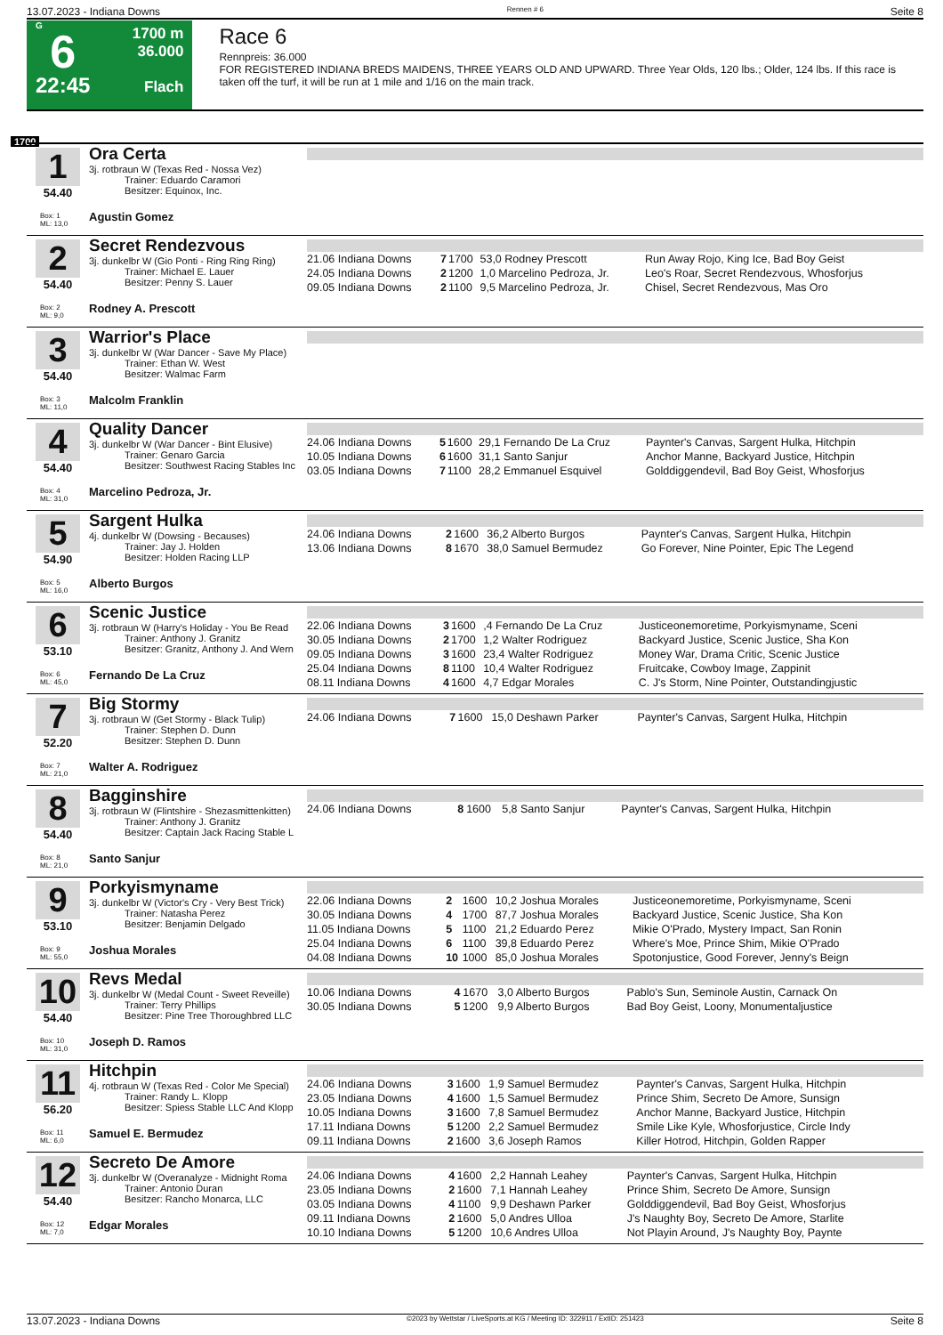13.07.2023 - Indiana Downs Rennen # 6 Seite 8
G
6
22:45
1700 m
36.000
Flach
Race 6
Rennpreis: 36.000
FOR REGISTERED INDIANA BREDS MAIDENS, THREE YEARS OLD AND UPWARD. Three Year Olds, 120 lbs.; Older, 124 lbs. If this race is taken off the turf, it will be run at 1 mile and 1/16 on the main track.
1700
1
54.40
Box: 1
ML: 13,0
Ora Certa
3j. rotbraun W (Texas Red - Nossa Vez)
Trainer: Eduardo Caramori
Besitzer: Equinox, Inc.
Agustin Gomez
2
54.40
Box: 2
ML: 9,0
Secret Rendezvous
3j. dunkelbr W (Gio Ponti - Ring Ring Ring)
Trainer: Michael E. Lauer
Besitzer: Penny S. Lauer
Rodney A. Prescott
| 21.06 Indiana Downs | 7 | 1700 | 53,0 Rodney Prescott | Run Away Rojo, King Ice, Bad Boy Geist |
| 24.05 Indiana Downs | 2 | 1200 | 1,0 Marcelino Pedroza, Jr. | Leo's Roar, Secret Rendezvous, Whosforjus |
| 09.05 Indiana Downs | 2 | 1100 | 9,5 Marcelino Pedroza, Jr. | Chisel, Secret Rendezvous, Mas Oro |
3
54.40
Box: 3
ML: 11,0
Warrior's Place
3j. dunkelbr W (War Dancer - Save My Place)
Trainer: Ethan W. West
Besitzer: Walmac Farm
Malcolm Franklin
4
54.40
Box: 4
ML: 31,0
Quality Dancer
3j. dunkelbr W (War Dancer - Bint Elusive)
Trainer: Genaro Garcia
Besitzer: Southwest Racing Stables Inc
Marcelino Pedroza, Jr.
| 24.06 Indiana Downs | 5 | 1600 | 29,1 Fernando De La Cruz | Paynter's Canvas, Sargent Hulka, Hitchpin |
| 10.05 Indiana Downs | 6 | 1600 | 31,1 Santo Sanjur | Anchor Manne, Backyard Justice, Hitchpin |
| 03.05 Indiana Downs | 7 | 1100 | 28,2 Emmanuel Esquivel | Golddiggendevil, Bad Boy Geist, Whosforjus |
5
54.90
Box: 5
ML: 16,0
Sargent Hulka
4j. dunkelbr W (Dowsing - Becauses)
Trainer: Jay J. Holden
Besitzer: Holden Racing LLP
Alberto Burgos
| 24.06 Indiana Downs | 2 | 1600 | 36,2 Alberto Burgos | Paynter's Canvas, Sargent Hulka, Hitchpin |
| 13.06 Indiana Downs | 8 | 1670 | 38,0 Samuel Bermudez | Go Forever, Nine Pointer, Epic The Legend |
6
53.10
Box: 6
ML: 45,0
Scenic Justice
3j. rotbraun W (Harry's Holiday - You Be Read
Trainer: Anthony J. Granitz
Besitzer: Granitz, Anthony J. And Wern
Fernando De La Cruz
| 22.06 Indiana Downs | 3 | 1600 | ,4 Fernando De La Cruz | Justiceonemoretime, Porkyismyname, Sceni |
| 30.05 Indiana Downs | 2 | 1700 | 1,2 Walter Rodriguez | Backyard Justice, Scenic Justice, Sha Kon |
| 09.05 Indiana Downs | 3 | 1600 | 23,4 Walter Rodriguez | Money War, Drama Critic, Scenic Justice |
| 25.04 Indiana Downs | 8 | 1100 | 10,4 Walter Rodriguez | Fruitcake, Cowboy Image, Zappinit |
| 08.11 Indiana Downs | 4 | 1600 | 4,7 Edgar Morales | C. J's Storm, Nine Pointer, Outstandingjustic |
7
52.20
Box: 7
ML: 21,0
Big Stormy
3j. rotbraun W (Get Stormy - Black Tulip)
Trainer: Stephen D. Dunn
Besitzer: Stephen D. Dunn
Walter A. Rodriguez
| 24.06 Indiana Downs | 7 | 1600 | 15,0 Deshawn Parker | Paynter's Canvas, Sargent Hulka, Hitchpin |
8
54.40
Box: 8
ML: 21,0
Bagginshire
3j. rotbraun W (Flintshire - Shezasmittenkitten)
Trainer: Anthony J. Granitz
Besitzer: Captain Jack Racing Stable L
Santo Sanjur
| 24.06 Indiana Downs | 8 | 1600 | 5,8 Santo Sanjur | Paynter's Canvas, Sargent Hulka, Hitchpin |
9
53.10
Box: 9
ML: 55,0
Porkyismyname
3j. dunkelbr W (Victor's Cry - Very Best Trick)
Trainer: Natasha Perez
Besitzer: Benjamin Delgado
Joshua Morales
| 22.06 Indiana Downs | 2 | 1600 | 10,2 Joshua Morales | Justiceonemoretime, Porkyismyname, Sceni |
| 30.05 Indiana Downs | 4 | 1700 | 87,7 Joshua Morales | Backyard Justice, Scenic Justice, Sha Kon |
| 11.05 Indiana Downs | 5 | 1100 | 21,2 Eduardo Perez | Mikie O'Prado, Mystery Impact, San Ronin |
| 25.04 Indiana Downs | 6 | 1100 | 39,8 Eduardo Perez | Where's Moe, Prince Shim, Mikie O'Prado |
| 04.08 Indiana Downs | 10 | 1000 | 85,0 Joshua Morales | Spotonjustice, Good Forever, Jenny's Beign |
10
54.40
Box: 10
ML: 31,0
Revs Medal
3j. dunkelbr W (Medal Count - Sweet Reveille)
Trainer: Terry Phillips
Besitzer: Pine Tree Thoroughbred LLC
Joseph D. Ramos
| 10.06 Indiana Downs | 4 | 1670 | 3,0 Alberto Burgos | Pablo's Sun, Seminole Austin, Carnack On |
| 30.05 Indiana Downs | 5 | 1200 | 9,9 Alberto Burgos | Bad Boy Geist, Loony, Monumentaljustice |
11
56.20
Box: 11
ML: 6,0
Hitchpin
4j. rotbraun W (Texas Red - Color Me Special)
Trainer: Randy L. Klopp
Besitzer: Spiess Stable LLC And Klopp
Samuel E. Bermudez
| 24.06 Indiana Downs | 3 | 1600 | 1,9 Samuel Bermudez | Paynter's Canvas, Sargent Hulka, Hitchpin |
| 23.05 Indiana Downs | 4 | 1600 | 1,5 Samuel Bermudez | Prince Shim, Secreto De Amore, Sunsign |
| 10.05 Indiana Downs | 3 | 1600 | 7,8 Samuel Bermudez | Anchor Manne, Backyard Justice, Hitchpin |
| 17.11 Indiana Downs | 5 | 1200 | 2,2 Samuel Bermudez | Smile Like Kyle, Whosforjustice, Circle Indy |
| 09.11 Indiana Downs | 2 | 1600 | 3,6 Joseph Ramos | Killer Hotrod, Hitchpin, Golden Rapper |
12
54.40
Box: 12
ML: 7,0
Secreto De Amore
3j. dunkelbr W (Overanalyze - Midnight Roma
Trainer: Antonio Duran
Besitzer: Rancho Monarca, LLC
Edgar Morales
| 24.06 Indiana Downs | 4 | 1600 | 2,2 Hannah Leahey | Paynter's Canvas, Sargent Hulka, Hitchpin |
| 23.05 Indiana Downs | 2 | 1600 | 7,1 Hannah Leahey | Prince Shim, Secreto De Amore, Sunsign |
| 03.05 Indiana Downs | 4 | 1100 | 9,9 Deshawn Parker | Golddiggendevil, Bad Boy Geist, Whosforjus |
| 09.11 Indiana Downs | 2 | 1600 | 5,0 Andres Ulloa | J's Naughty Boy, Secreto De Amore, Starlite |
| 10.10 Indiana Downs | 5 | 1200 | 10,6 Andres Ulloa | Not Playin Around, J's Naughty Boy, Paynte |
13.07.2023 - Indiana Downs ©2023 by Wettstar / LiveSports.at KG / Meeting ID: 322911 / ExtID: 251423 Seite 8